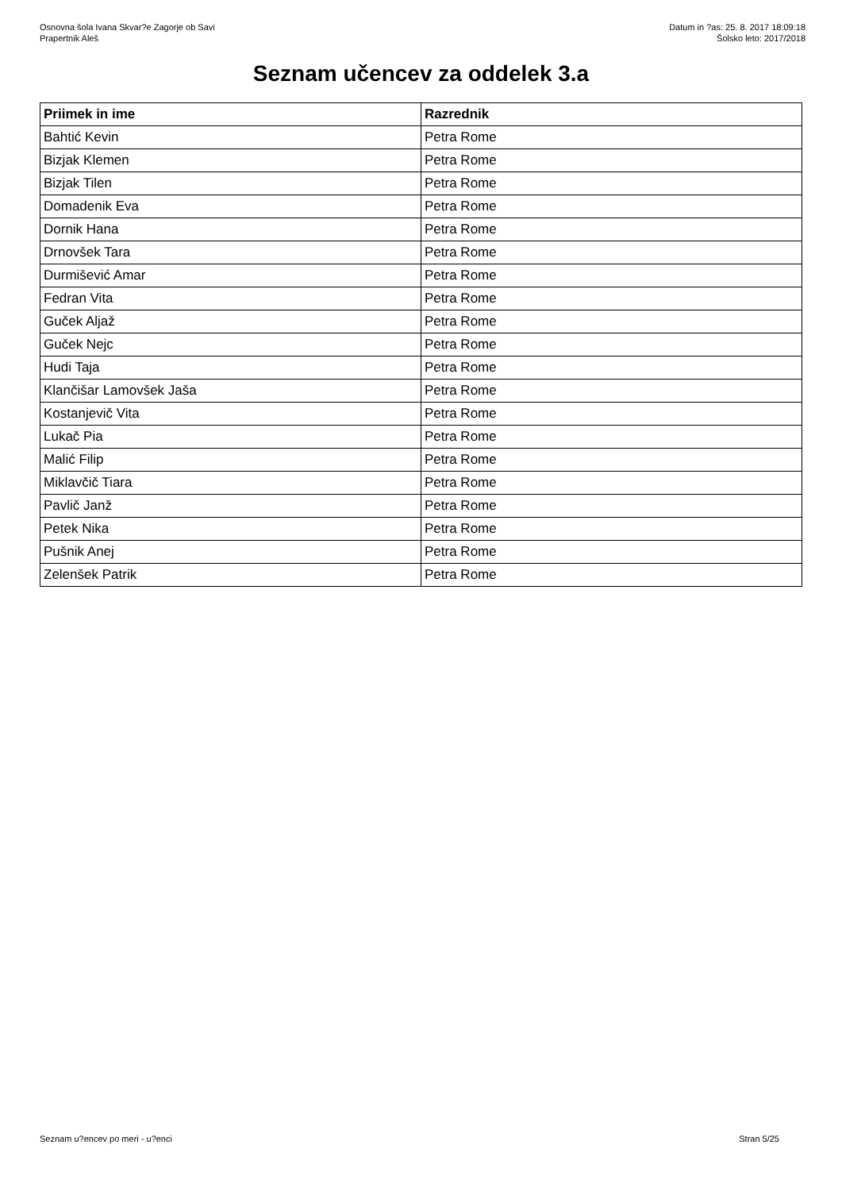Osnovna šola Ivana Skvar?e Zagorje ob Savi
Prapertnik Aleš
Datum in ?as: 25. 8. 2017 18:09:18
Šolsko leto: 2017/2018
Seznam učencev za oddelek 3.a
| Priimek in ime | Razrednik |
| --- | --- |
| Bahtić Kevin | Petra Rome |
| Bizjak Klemen | Petra Rome |
| Bizjak Tilen | Petra Rome |
| Domadenik Eva | Petra Rome |
| Dornik Hana | Petra Rome |
| Drnovšek Tara | Petra Rome |
| Durmišević Amar | Petra Rome |
| Fedran Vita | Petra Rome |
| Guček Aljaž | Petra Rome |
| Guček Nejc | Petra Rome |
| Hudi Taja | Petra Rome |
| Klančišar Lamovšek Jaša | Petra Rome |
| Kostanjevič Vita | Petra Rome |
| Lukač Pia | Petra Rome |
| Malić Filip | Petra Rome |
| Miklavčič Tiara | Petra Rome |
| Pavlič Janž | Petra Rome |
| Petek Nika | Petra Rome |
| Pušnik Anej | Petra Rome |
| Zelenšek Patrik | Petra Rome |
Seznam u?encev po meri - u?enci Stran 5/25